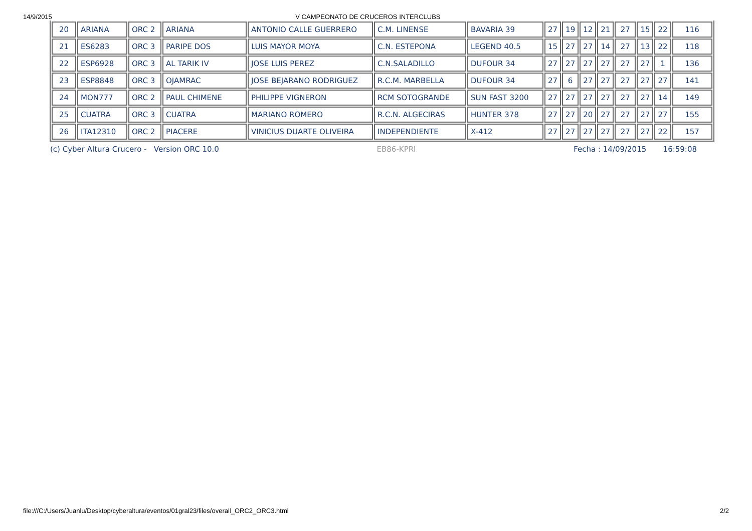14/9/2015 V CAMPEONATO DE CRUCEROS INTERCLUBS
| 20 | ARIANA | ORC 2 | ARIANA | ANTONIO CALLE GUERRERO | C.M. LINENSE | BAVARIA 39 | 27 | 19 | 12 | 21 | 27 | 15 | 22 | 116 |
| 21 | ES6283 | ORC 3 | PARIPE DOS | LUIS MAYOR MOYA | C.N. ESTEPONA | LEGEND 40.5 | 15 | 27 | 27 | 14 | 27 | 13 | 22 | 118 |
| 22 | ESP6928 | ORC 3 | AL TARIK IV | JOSE LUIS PEREZ | C.N.SALADILLO | DUFOUR 34 | 27 | 27 | 27 | 27 | 27 | 27 | 1 | 136 |
| 23 | ESP8848 | ORC 3 | OJAMRAC | JOSE BEJARANO RODRIGUEZ | R.C.M. MARBELLA | DUFOUR 34 | 27 | 6 | 27 | 27 | 27 | 27 | 27 | 141 |
| 24 | MON777 | ORC 2 | PAUL CHIMENE | PHILIPPE VIGNERON | RCM SOTOGRANDE | SUN FAST 3200 | 27 | 27 | 27 | 27 | 27 | 27 | 14 | 149 |
| 25 | CUATRA | ORC 3 | CUATRA | MARIANO ROMERO | R.C.N. ALGECIRAS | HUNTER 378 | 27 | 27 | 20 | 27 | 27 | 27 | 27 | 155 |
| 26 | ITA12310 | ORC 2 | PIACERE | VINICIUS DUARTE OLIVEIRA | INDEPENDIENTE | X-412 | 27 | 27 | 27 | 27 | 27 | 27 | 22 | 157 |
(c) Cyber Altura Crucero - Version ORC 10.0 EB86-KPRI Fecha : 14/09/2015 16:59:08
file:///C:/Users/Juanlu/Desktop/cyberaltura/eventos/01gral23/files/overall_ORC2_ORC3.html 2/2